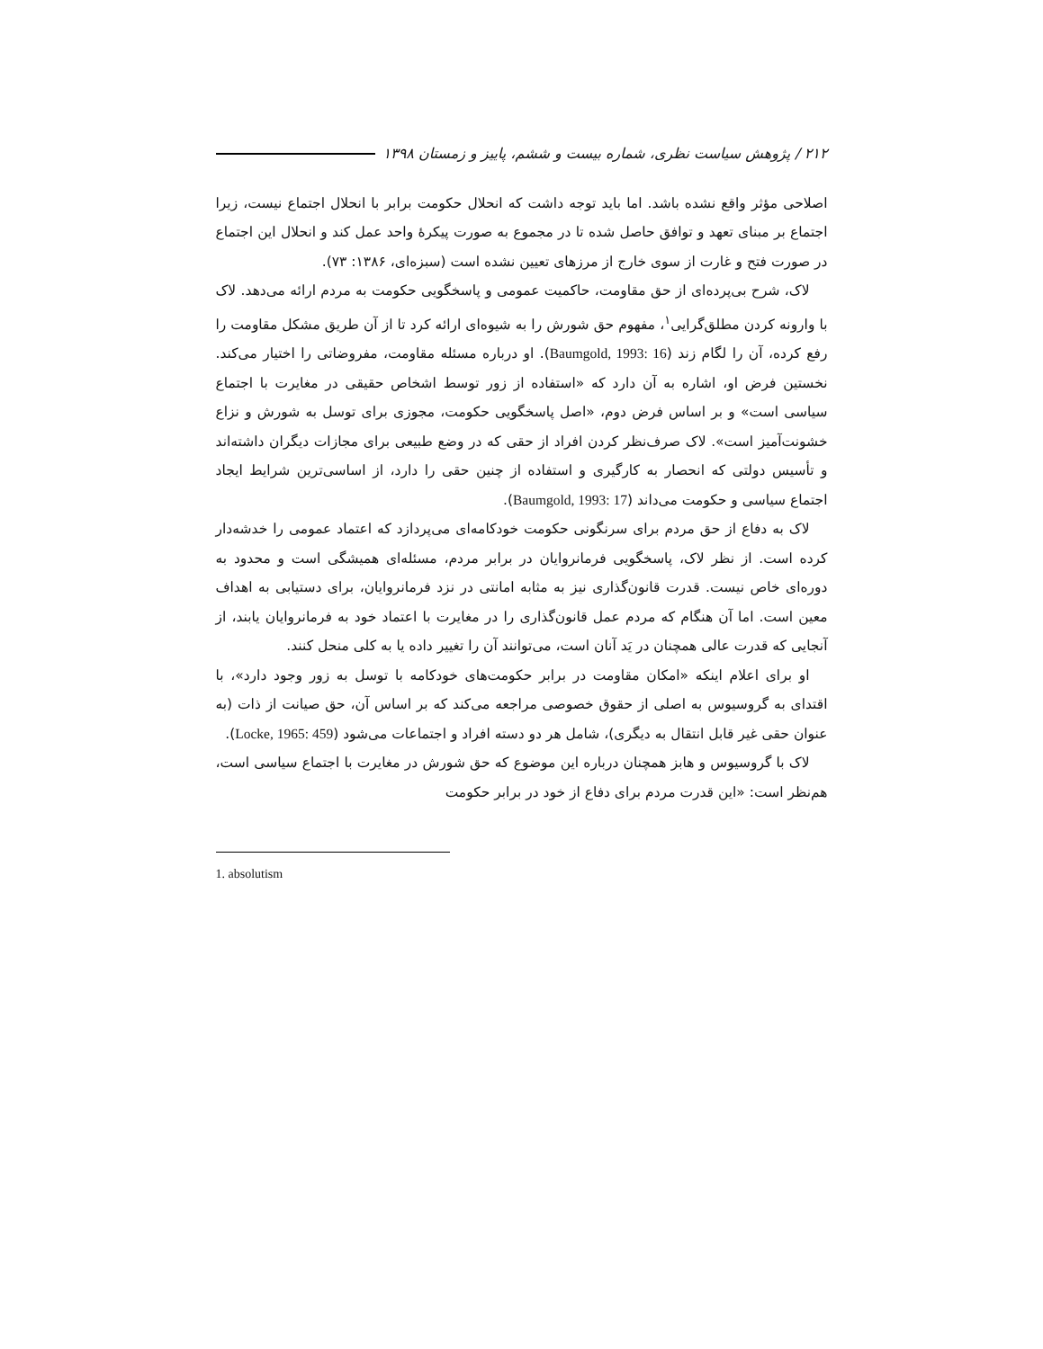۲۱۲ / پژوهش سیاست نظری، شماره بیست و ششم، پاییز و زمستان ۱۳۹۸
اصلاحی مؤثر واقع نشده باشد. اما باید توجه داشت که انحلال حکومت برابر با انحلال اجتماع نیست، زیرا اجتماع بر مبنای تعهد و توافق حاصل شده تا در مجموع به صورت پیکرهٔ واحد عمل کند و انحلال این اجتماع در صورت فتح و غارت از سوی خارج از مرزهای تعیین نشده است (سبزه‌ای، ۱۳۸۶: ۷۳).
لاک، شرح بی‌پرده‌ای از حق مقاومت، حاکمیت عمومی و پاسخگویی حکومت به مردم ارائه می‌دهد. لاک با وارونه کردن مطلق‌گرایی<sup>۱</sup>، مفهوم حق شورش را به شیوه‌ای ارائه کرد تا از آن طریق مشکل مقاومت را رفع کرده، آن را لگام زند (Baumgold, 1993: 16). او درباره مسئله مقاومت، مفروضاتی را اختیار می‌کند. نخستین فرض او، اشاره به آن دارد که «استفاده از زور توسط اشخاص حقیقی در مغایرت با اجتماع سیاسی است» و بر اساس فرض دوم، «اصل پاسخگویی حکومت، مجوزی برای توسل به شورش و نزاع خشونت‌آمیز است». لاک صرف‌نظر کردن افراد از حقی که در وضع طبیعی برای مجازات دیگران داشته‌اند و تأسیس دولتی که انحصار به کارگیری و استفاده از چنین حقی را دارد، از اساسی‌ترین شرایط ایجاد اجتماع سیاسی و حکومت می‌داند (Baumgold, 1993: 17).
لاک به دفاع از حق مردم برای سرنگونی حکومت خودکامه‌ای می‌پردازد که اعتماد عمومی را خدشه‌دار کرده است. از نظر لاک، پاسخگویی فرمانروایان در برابر مردم، مسئله‌ای همیشگی است و محدود به دوره‌ای خاص نیست. قدرت قانون‌گذاری نیز به مثابه امانتی در نزد فرمانروایان، برای دستیابی به اهداف معین است. اما آن هنگام که مردم عمل قانون‌گذاری را در مغایرت با اعتماد خود به فرمانروایان یابند، از آنجایی که قدرت عالی همچنان در یَد آنان است، می‌توانند آن را تغییر داده یا به کلی منحل کنند.
او برای اعلام اینکه «امکان مقاومت در برابر حکومت‌های خودکامه با توسل به زور وجود دارد»، با اقتدای به گروسیوس به اصلی از حقوق خصوصی مراجعه می‌کند که بر اساس آن، حق صیانت از ذات (به عنوان حقی غیر قابل انتقال به دیگری)، شامل هر دو دسته افراد و اجتماعات می‌شود (Locke, 1965: 459).
لاک با گروسیوس و هابز همچنان درباره این موضوع که حق شورش در مغایرت با اجتماع سیاسی است، هم‌نظر است: «این قدرت مردم برای دفاع از خود در برابر حکومت
1. absolutism